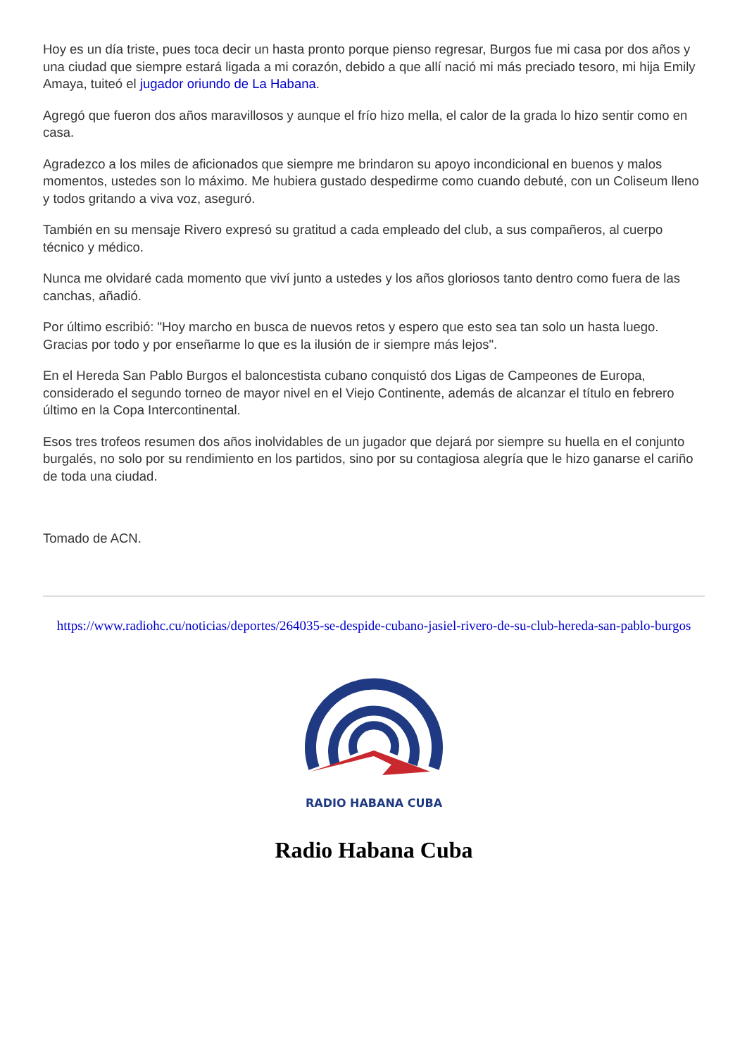Hoy es un día triste, pues toca decir un hasta pronto porque pienso regresar, Burgos fue mi casa por dos años y una ciudad que siempre estará ligada a mi corazón, debido a que allí nació mi más preciado tesoro, mi hija Emily Amaya, tuiteó el jugador oriundo de La Habana.
Agregó que fueron dos años maravillosos y aunque el frío hizo mella, el calor de la grada lo hizo sentir como en casa.
Agradezco a los miles de aficionados que siempre me brindaron su apoyo incondicional en buenos y malos momentos, ustedes son lo máximo. Me hubiera gustado despedirme como cuando debuté, con un Coliseum lleno y todos gritando a viva voz, aseguró.
También en su mensaje Rivero expresó su gratitud a cada empleado del club, a sus compañeros, al cuerpo técnico y médico.
Nunca me olvidaré cada momento que viví junto a ustedes y los años gloriosos tanto dentro como fuera de las canchas, añadió.
Por último escribió: "Hoy marcho en busca de nuevos retos y espero que esto sea tan solo un hasta luego. Gracias por todo y por enseñarme lo que es la ilusión de ir siempre más lejos".
En el Hereda San Pablo Burgos el baloncestista cubano conquistó dos Ligas de Campeones de Europa, considerado el segundo torneo de mayor nivel en el Viejo Continente, además de alcanzar el título en febrero último en la Copa Intercontinental.
Esos tres trofeos resumen dos años inolvidables de un jugador que dejará por siempre su huella en el conjunto burgalés, no solo por su rendimiento en los partidos, sino por su contagiosa alegría que le hizo ganarse el cariño de toda una ciudad.
Tomado de ACN.
https://www.radiohc.cu/noticias/deportes/264035-se-despide-cubano-jasiel-rivero-de-su-club-hereda-san-pablo-burgos
RADIO HABANA CUBA
Radio Habana Cuba